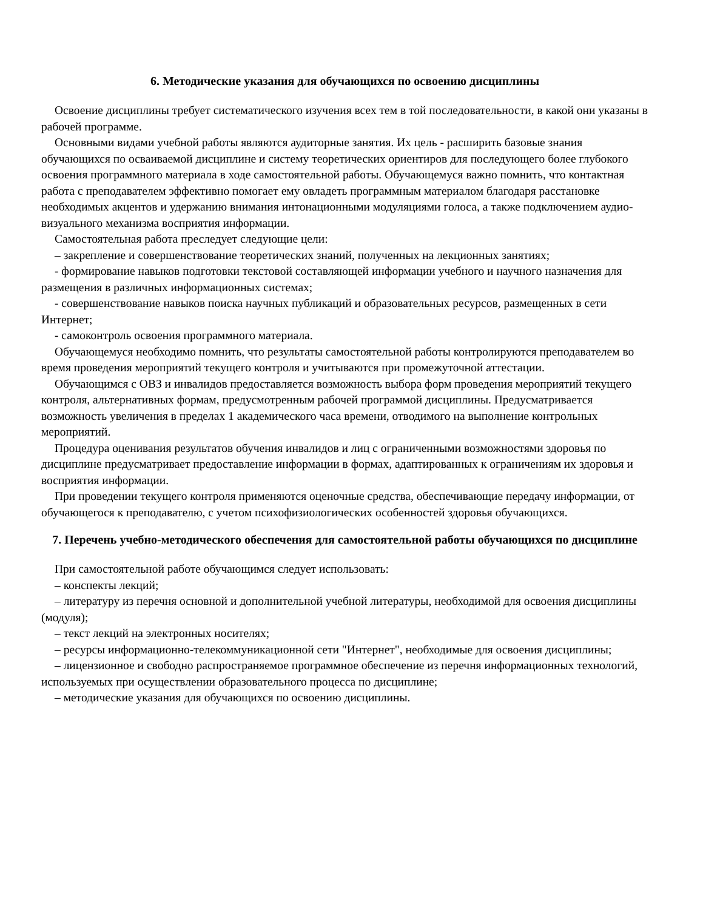6. Методические указания для обучающихся по освоению дисциплины
Освоение дисциплины требует систематического изучения всех тем в той последовательности, в какой они указаны в рабочей программе.
Основными видами учебной работы являются аудиторные занятия. Их цель - расширить базовые знания обучающихся по осваиваемой дисциплине и систему теоретических ориентиров для последующего более глубокого освоения программного материала в ходе самостоятельной работы. Обучающемуся важно помнить, что контактная работа с преподавателем эффективно помогает ему овладеть программным материалом благодаря расстановке необходимых акцентов и удержанию внимания интонационными модуляциями голоса, а также подключением аудио-визуального механизма восприятия информации.
Самостоятельная работа преследует следующие цели:
– закрепление и совершенствование теоретических знаний, полученных на лекционных занятиях;
- формирование навыков подготовки текстовой составляющей информации учебного и научного назначения для размещения в различных информационных системах;
- совершенствование навыков поиска научных публикаций и образовательных ресурсов, размещенных в сети Интернет;
- самоконтроль освоения программного материала.
Обучающемуся необходимо помнить, что результаты самостоятельной работы контролируются преподавателем во время проведения мероприятий текущего контроля и учитываются при промежуточной аттестации.
Обучающимся с ОВЗ и инвалидов предоставляется возможность выбора форм проведения мероприятий текущего контроля, альтернативных формам, предусмотренным рабочей программой дисциплины. Предусматривается возможность увеличения в пределах 1 академического часа времени, отводимого на выполнение контрольных мероприятий.
Процедура оценивания результатов обучения инвалидов и лиц с ограниченными возможностями здоровья по дисциплине предусматривает предоставление информации в формах, адаптированных к ограничениям их здоровья и восприятия информации.
При проведении текущего контроля применяются оценочные средства, обеспечивающие передачу информации, от обучающегося к преподавателю, с учетом психофизиологических особенностей здоровья обучающихся.
7. Перечень учебно-методического обеспечения для самостоятельной работы обучающихся по дисциплине
При самостоятельной работе обучающимся следует использовать:
– конспекты лекций;
– литературу из перечня основной и дополнительной учебной литературы, необходимой для освоения дисциплины (модуля);
– текст лекций на электронных носителях;
– ресурсы информационно-телекоммуникационной сети "Интернет", необходимые для освоения дисциплины;
– лицензионное и свободно распространяемое программное обеспечение из перечня информационных технологий, используемых при осуществлении образовательного процесса по дисциплине;
– методические указания для обучающихся по освоению дисциплины.